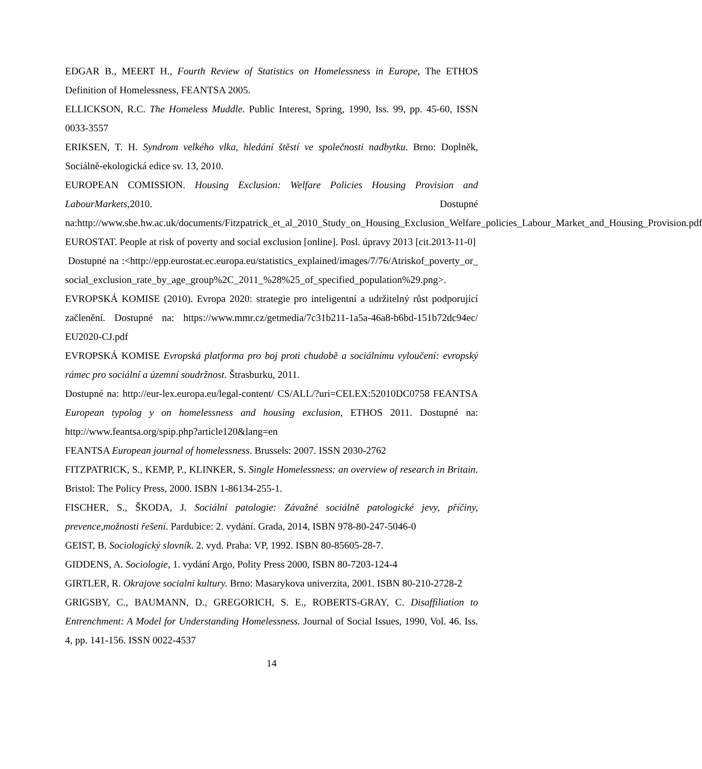EDGAR B., MEERT H., Fourth Review of Statistics on Homelessness in Europe, The ETHOS Definition of Homelessness, FEANTSA 2005.
ELLICKSON, R.C. The Homeless Muddle. Public Interest, Spring, 1990, Iss. 99, pp. 45-60, ISSN 0033-3557
ERIKSEN, T. H. Syndrom velkého vlka, hledání štěstí ve společnosti nadbytku. Brno: Doplněk, Sociálně-ekologická edice sv. 13, 2010.
EUROPEAN COMISSION. Housing Exclusion: Welfare Policies Housing Provision and LabourMarkets,2010. Dostupné na:http://www.sbe.hw.ac.uk/documents/Fitzpatrick_et_al_2010_Study_on_Housing_Exclusion_Welfare_policies_Labour_Market_and_Housing_Provision.pdf EUROSTAT. People at risk of poverty and social exclusion [online]. Posl. úpravy 2013 [cit.2013-11-0]
Dostupné na :<http://epp.eurostat.ec.europa.eu/statistics_explained/images/7/76/Atriskof_poverty_or_social_exclusion_rate_by_age_group%2C_2011_%28%25_of_specified_population%29.png>.
EVROPSKÁ KOMISE (2010). Evropa 2020: strategie pro inteligentní a udržitelný růst podporující začlenění. Dostupné na: https://www.mmr.cz/getmedia/7c31b211-1a5a-46a8-b6bd-151b72dc94ec/ EU2020-CJ.pdf
EVROPSKÁ KOMISE Evropská platforma pro boj proti chudobě a sociálnímu vyloučení: evropský rámec pro sociální a územní soudržnost. Štrasburku, 2011.
Dostupné na: http://eur-lex.europa.eu/legal-content/ CS/ALL/?uri=CELEX:52010DC0758 FEANTSA European typolog y on homelessness and housing exclusion, ETHOS 2011. Dostupné na: http://www.feantsa.org/spip.php?article120&lang=en
FEANTSA European journal of homelessness. Brussels: 2007. ISSN 2030-2762
FITZPATRICK, S., KEMP, P., KLINKER, S. Single Homelessness: an overview of research in Britain. Bristol: The Policy Press, 2000. ISBN 1-86134-255-1.
FISCHER, S., ŠKODA, J. Sociální patologie: Závažné sociálně patologické jevy, příčiny, prevence,možnosti řešení. Pardubice: 2. vydání. Grada, 2014, ISBN 978-80-247-5046-0
GEIST, B. Sociologický slovník. 2. vyd. Praha: VP, 1992. ISBN 80-85605-28-7.
GIDDENS, A. Sociologie, 1. vydání Argo, Polity Press 2000, ISBN 80-7203-124-4
GIRTLER, R. Okrajove socialni kultury. Brno: Masarykova univerzita, 2001. ISBN 80-210-2728-2
GRIGSBY, C., BAUMANN, D., GREGORICH, S. E., ROBERTS-GRAY, C. Disaffiliation to Entrenchment: A Model for Understanding Homelessness. Journal of Social Issues, 1990, Vol. 46. Iss. 4, pp. 141-156. ISSN 0022-4537
14